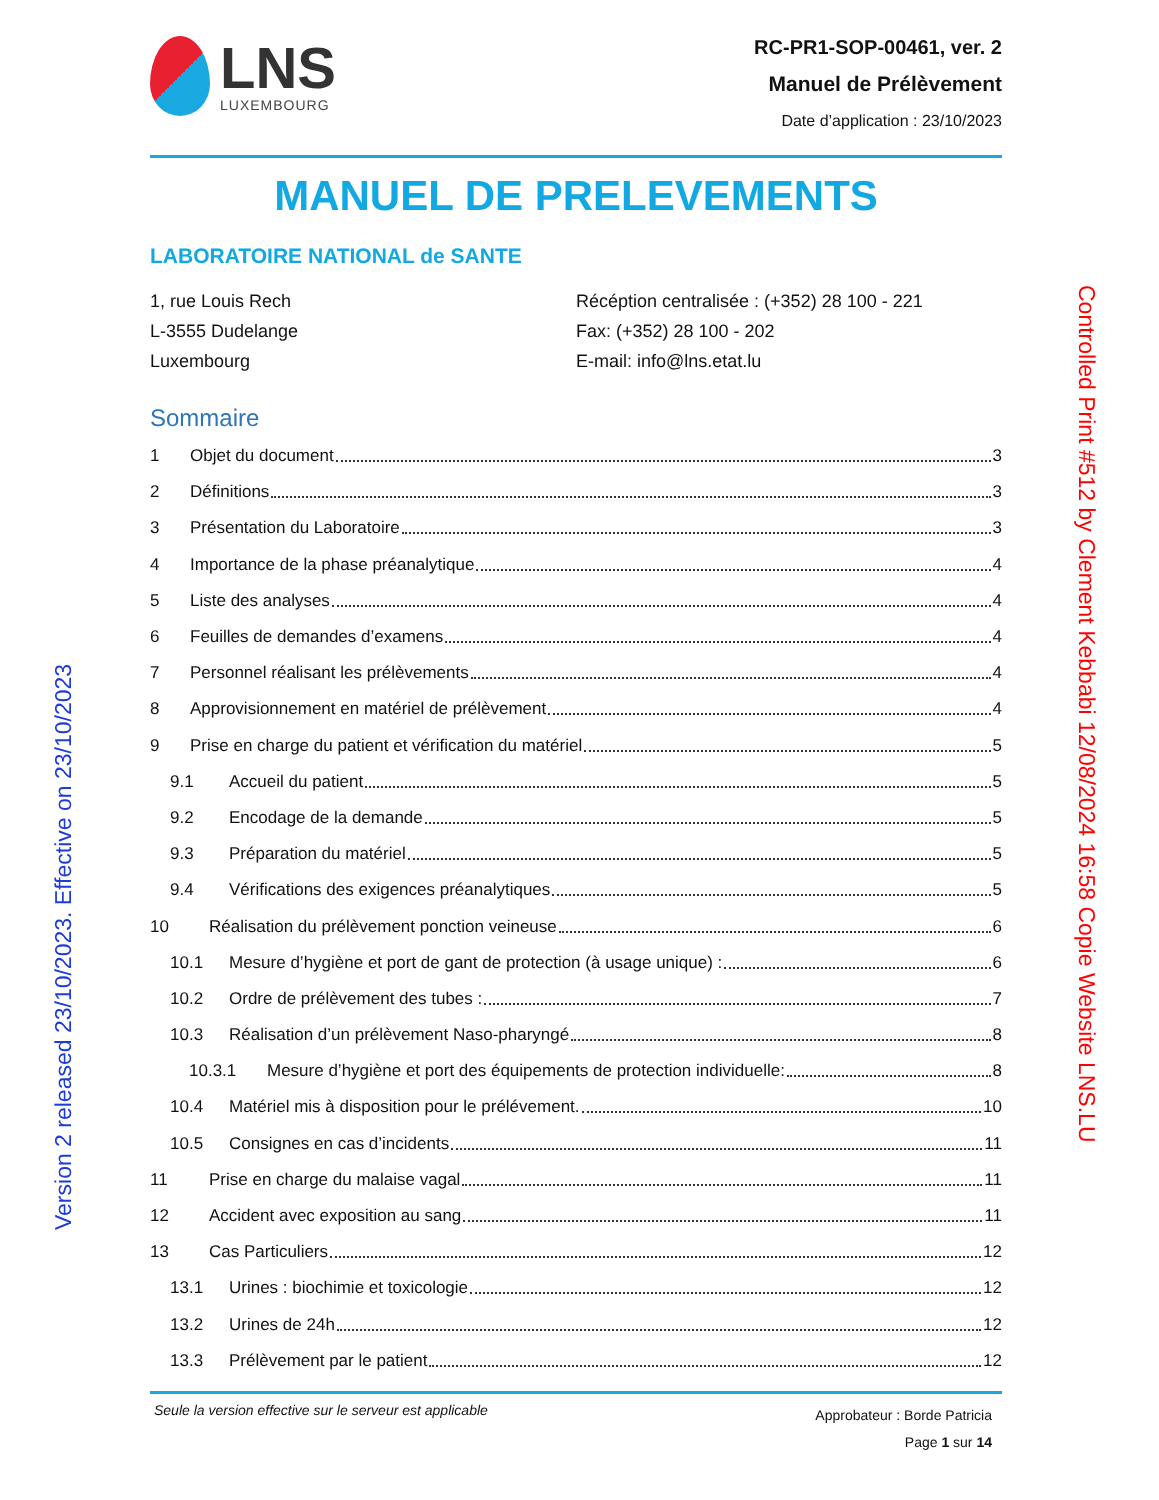LNS
LUXEMBOURG
RC-PR1-SOP-00461, ver. 2
Manuel de Prélèvement
Date d’application : 23/10/2023
MANUEL DE PRELEVEMENTS
LABORATOIRE NATIONAL de SANTE
1, rue Louis Rech
L-3555 Dudelange
Luxembourg
Récéption centralisée : (+352) 28 100 - 221
Fax: (+352) 28 100 - 202
E-mail: info@lns.etat.lu
Sommaire
1 Objet du document 3
2 Définitions 3
3 Présentation du Laboratoire 3
4 Importance de la phase préanalytique 4
5 Liste des analyses 4
6 Feuilles de demandes d’examens 4
7 Personnel réalisant les prélèvements 4
8 Approvisionnement en matériel de prélèvement 4
9 Prise en charge du patient et vérification du matériel 5
9.1 Accueil du patient 5
9.2 Encodage de la demande 5
9.3 Préparation du matériel 5
9.4 Vérifications des exigences préanalytiques 5
10 Réalisation du prélèvement ponction veineuse 6
10.1 Mesure d’hygiène et port de gant de protection (à usage unique) : 6
10.2 Ordre de prélèvement des tubes : 7
10.3 Réalisation d’un prélèvement Naso-pharyngé 8
10.3.1 Mesure d’hygiène et port des équipements de protection individuelle: 8
10.4 Matériel mis à disposition pour le prélévement. 10
10.5 Consignes en cas d’incidents 11
11 Prise en charge du malaise vagal 11
12 Accident avec exposition au sang 11
13 Cas Particuliers 12
13.1 Urines : biochimie et toxicologie 12
13.2 Urines de 24h 12
13.3 Prélèvement par le patient 12
Seule la version effective sur le serveur est applicable
Approbateur : Borde Patricia
Page 1 sur 14
Version 2 released 23/10/2023. Effective on 23/10/2023
Controlled Print #512 by Clement Kebbabi 12/08/2024 16:58 Copie Website LNS.LU